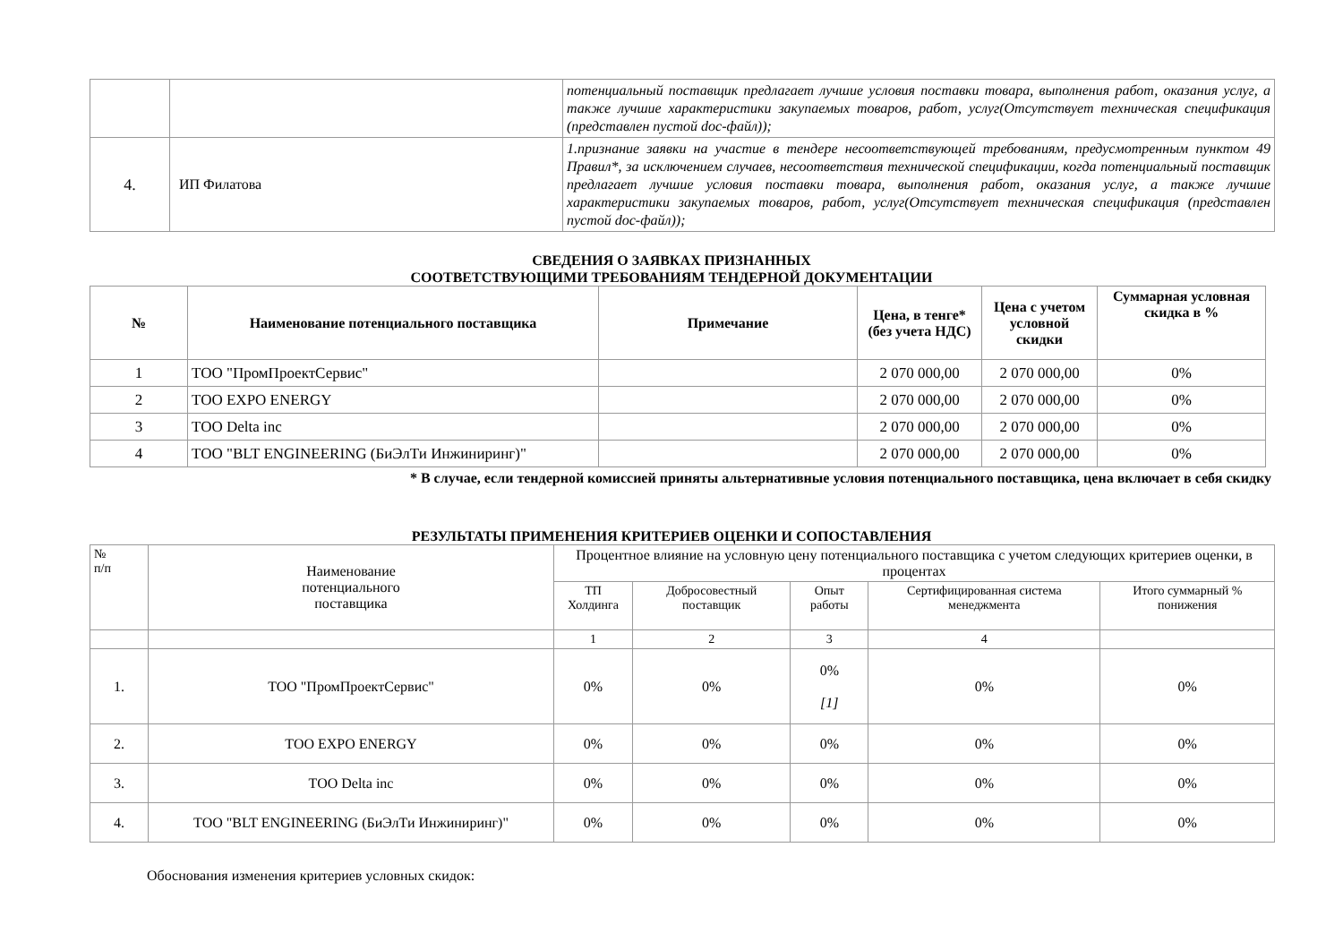| | | потенциальный поставщик предлагает лучшие условия поставки товара, выполнения работ, оказания услуг, а также лучшие характеристики закупаемых товаров, работ, услуг(Отсутствует техническая спецификация (представлен пустой doc-файл)); |
| 4. | ИП Филатова | 1.признание заявки на участие в тендере несоответствующей требованиям, предусмотренным пунктом 49 Правил*, за исключением случаев, несоответствия технической спецификации, когда потенциальный поставщик предлагает лучшие условия поставки товара, выполнения работ, оказания услуг, а также лучшие характеристики закупаемых товаров, работ, услуг(Отсутствует техническая спецификация (представлен пустой doc-файл)); |
СВЕДЕНИЯ О ЗАЯВКАХ ПРИЗНАННЫХ
СООТВЕТСТВУЮЩИМИ ТРЕБОВАНИЯМ ТЕНДЕРНОЙ ДОКУМЕНТАЦИИ
| № | Наименование потенциального поставщика | Примечание | Цена, в тенге* (без учета НДС) | Цена с учетом условной скидки | Суммарная условная скидка в % |
| --- | --- | --- | --- | --- | --- |
| 1 | ТОО "ПромПроектСервис" | | 2 070 000,00 | 2 070 000,00 | 0% |
| 2 | ТОО EXPO ENERGY | | 2 070 000,00 | 2 070 000,00 | 0% |
| 3 | ТОО Delta inc | | 2 070 000,00 | 2 070 000,00 | 0% |
| 4 | ТОО "BLT ENGINEERING (БиЭлТи Инжиниринг)" | | 2 070 000,00 | 2 070 000,00 | 0% |
* В случае, если тендерной комиссией приняты альтернативные условия потенциального поставщика, цена включает в себя скидку
РЕЗУЛЬТАТЫ ПРИМЕНЕНИЯ КРИТЕРИЕВ ОЦЕНКИ И СОПОСТАВЛЕНИЯ
| № п/п | Наименование потенциального поставщика | Процентное влияние на условную цену потенциального поставщика с учетом следующих критериев оценки, в процентах | | | | |
| --- | --- | --- | --- | --- | --- | --- |
| | | ТП Холдинга | Добросовестный поставщик | Опыт работы | Сертифицированная система менеджмента | Итого суммарный % понижения |
| | | 1 | 2 | 3 | 4 | |
| 1. | ТОО "ПромПроектСервис" | 0% | 0% | 0% [1] | 0% | 0% |
| 2. | ТОО EXPO ENERGY | 0% | 0% | 0% | 0% | 0% |
| 3. | ТОО Delta inc | 0% | 0% | 0% | 0% | 0% |
| 4. | ТОО "BLT ENGINEERING (БиЭлТи Инжиниринг)" | 0% | 0% | 0% | 0% | 0% |
Обоснования изменения критериев условных скидок: